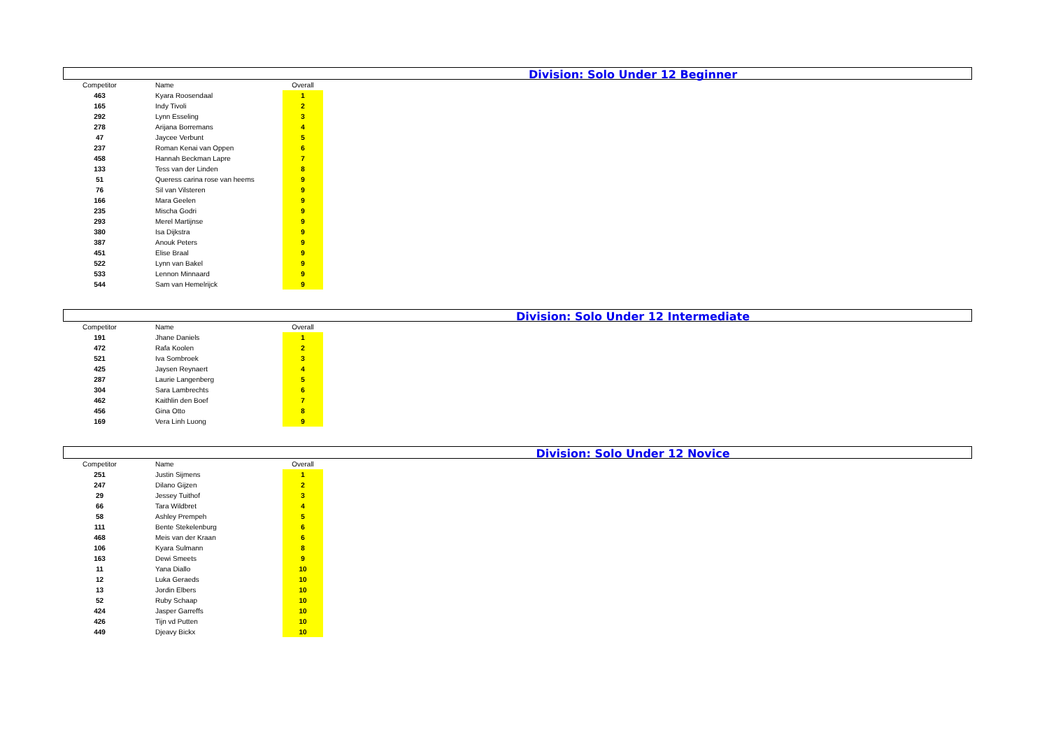Division: Solo Under 12 Beginner
| Competitor | Name | Overall |
| --- | --- | --- |
| 463 | Kyara Roosendaal | 1 |
| 165 | Indy Tivoli | 2 |
| 292 | Lynn Esseling | 3 |
| 278 | Arijana Borremans | 4 |
| 47 | Jaycee Verbunt | 5 |
| 237 | Roman Kenai van Oppen | 6 |
| 458 | Hannah Beckman Lapre | 7 |
| 133 | Tess van der Linden | 8 |
| 51 | Queress carina rose van heems | 9 |
| 76 | Sil van Vilsteren | 9 |
| 166 | Mara Geelen | 9 |
| 235 | Mischa Godri | 9 |
| 293 | Merel Martijnse | 9 |
| 380 | Isa Dijkstra | 9 |
| 387 | Anouk Peters | 9 |
| 451 | Elise Braal | 9 |
| 522 | Lynn van Bakel | 9 |
| 533 | Lennon Minnaard | 9 |
| 544 | Sam van Hemelrijck | 9 |
Division: Solo Under 12 Intermediate
| Competitor | Name | Overall |
| --- | --- | --- |
| 191 | Jhane Daniels | 1 |
| 472 | Rafa Koolen | 2 |
| 521 | Iva Sombroek | 3 |
| 425 | Jaysen Reynaert | 4 |
| 287 | Laurie Langenberg | 5 |
| 304 | Sara Lambrechts | 6 |
| 462 | Kaithlin den Boef | 7 |
| 456 | Gina Otto | 8 |
| 169 | Vera Linh Luong | 9 |
Division: Solo Under 12 Novice
| Competitor | Name | Overall |
| --- | --- | --- |
| 251 | Justin Sijmens | 1 |
| 247 | Dilano Gijzen | 2 |
| 29 | Jessey Tuithof | 3 |
| 66 | Tara Wildbret | 4 |
| 58 | Ashley Prempeh | 5 |
| 111 | Bente Stekelenburg | 6 |
| 468 | Meis van der Kraan | 6 |
| 106 | Kyara Sulmann | 8 |
| 163 | Dewi Smeets | 9 |
| 11 | Yana Diallo | 10 |
| 12 | Luka Geraeds | 10 |
| 13 | Jordin Elbers | 10 |
| 52 | Ruby Schaap | 10 |
| 424 | Jasper Garreffs | 10 |
| 426 | Tijn vd Putten | 10 |
| 449 | Djeavy Bickx | 10 |